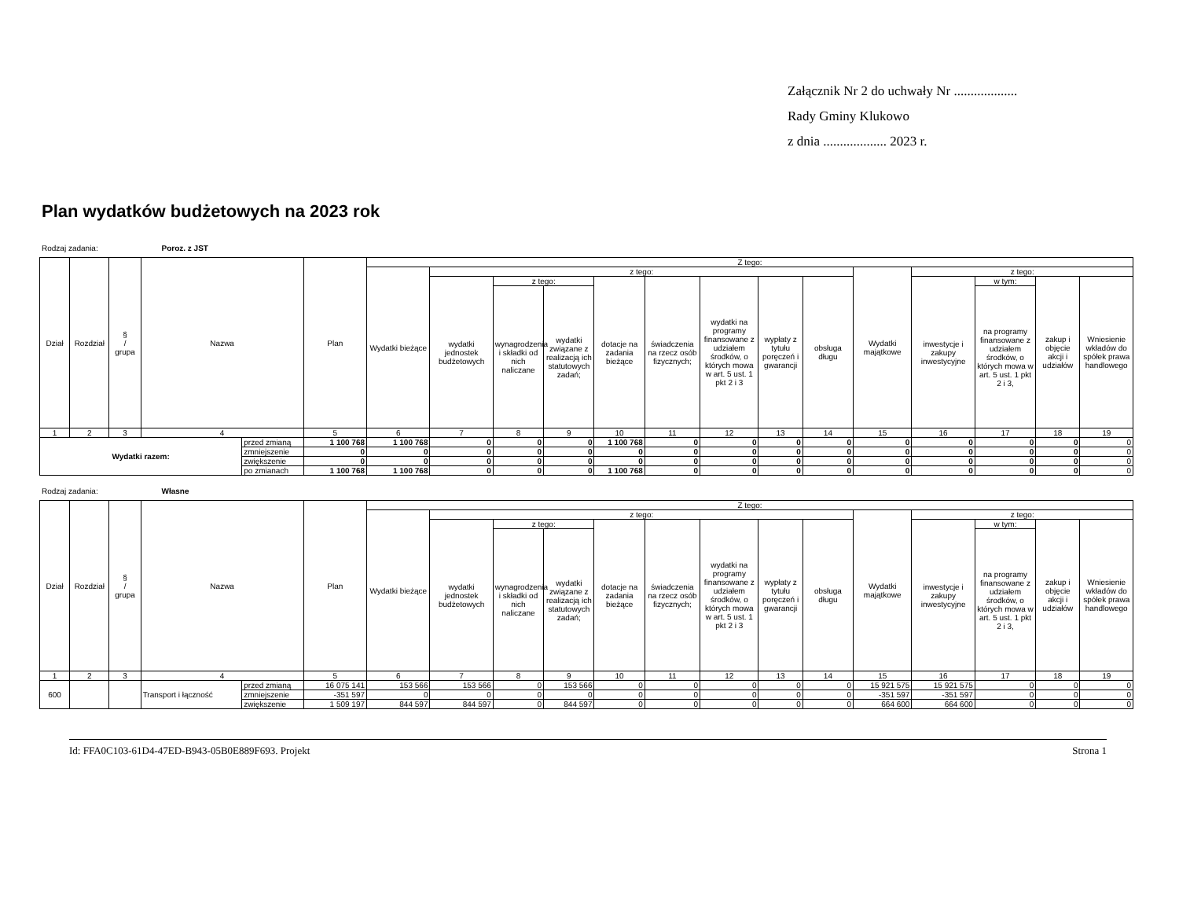Załącznik Nr 2 do uchwały Nr ...................
Rady Gminy Klukowo
z dnia ................... 2023 r.
Plan wydatków budżetowych na 2023 rok
Rodzaj zadania: Poroz. z JST
| Dział | Rozdział | § / grupa | Nazwa | | Plan | Z tego: | | | | | | | | | | | | | |
| --- | --- | --- | --- | --- | --- | --- | --- | --- | --- | --- | --- | --- | --- | --- | --- | --- | --- | --- | --- |
| | | | | | | Wydatki bieżące | z tego: | | | | | | | | Wydatki majątkowe | z tego: | | | |
| | | | | | | | wydatki jednostek budżetowych | z tego: | | dotacje na zadania bieżące | świadczenia na rzecz osób fizycznych; | wydatki na programy finansowane z udziałem środków, o których mowa w art. 5 ust. 1 pkt 2 i 3 | wypłaty z tytułu poręczeń i gwarancji | obsługa długu | | inwestycje i zakupy inwestycyjne | w tym: | zakup i objęcie akcji i udziałów | Wniesienie wkładów do spółek prawa handlowego |
| | | | | | | | | wynagrodzenia i składki od nich naliczane | wydatki związane z realizacją ich statutowych zadań; | | | | | | | | na programy finansowane z udziałem środków, o których mowa w art. 5 ust. 1 pkt 2 i 3, | | |
| 1 | 2 | 3 | 4 | | 5 | 6 | 7 | 8 | 9 | 10 | 11 | 12 | 13 | 14 | 15 | 16 | 17 | 18 | 19 |
| Wydatki razem: | | | | przed zmianą | 1 100 768 | 1 100 768 | 0 | 0 | 0 | 1 100 768 | 0 | 0 | 0 | 0 | 0 | 0 | 0 | 0 | 0 |
| | | | | zmniejszenie | 0 | 0 | 0 | 0 | 0 | 0 | 0 | 0 | 0 | 0 | 0 | 0 | 0 | 0 | 0 |
| | | | | zwiększenie | 0 | 0 | 0 | 0 | 0 | 0 | 0 | 0 | 0 | 0 | 0 | 0 | 0 | 0 | 0 |
| | | | | po zmianach | 1 100 768 | 1 100 768 | 0 | 0 | 0 | 1 100 768 | 0 | 0 | 0 | 0 | 0 | 0 | 0 | 0 | 0 |
Rodzaj zadania: Własne
| Dział | Rozdział | § / grupa | Nazwa | | Plan | Z tego: | | | | | | | | | | | | | |
| --- | --- | --- | --- | --- | --- | --- | --- | --- | --- | --- | --- | --- | --- | --- | --- | --- | --- | --- | --- |
| | | | | | | Wydatki bieżące | z tego: | | | | | | | | Wydatki majątkowe | z tego: | | | |
| | | | | | | | wydatki jednostek budżetowych | z tego: | | dotacje na zadania bieżące | świadczenia na rzecz osób fizycznych; | wydatki na programy finansowane z udziałem środków, o których mowa w art. 5 ust. 1 pkt 2 i 3 | wypłaty z tytułu poręczeń i gwarancji | obsługa długu | | inwestycje i zakupy inwestycyjne | w tym: | zakup i objęcie akcji i udziałów | Wniesienie wkładów do spółek prawa handlowego |
| | | | | | | | | wynagrodzenia i składki od nich naliczane | wydatki związane z realizacją ich statutowych zadań; | | | | | | | | na programy finansowane z udziałem środków, o których mowa w art. 5 ust. 1 pkt 2 i 3, | | |
| 1 | 2 | 3 | 4 | | 5 | 6 | 7 | 8 | 9 | 10 | 11 | 12 | 13 | 14 | 15 | 16 | 17 | 18 | 19 |
| 600 | | | Transport i łączność | przed zmianą | 16 075 141 | 153 566 | 153 566 | 0 | 153 566 | 0 | 0 | 0 | 0 | 0 | 15 921 575 | 15 921 575 | 0 | 0 | 0 |
| | | | | zmniejszenie | -351 597 | 0 | 0 | 0 | 0 | 0 | 0 | 0 | 0 | 0 | -351 597 | -351 597 | 0 | 0 | 0 |
| | | | | zwiększenie | 1 509 197 | 844 597 | 844 597 | 0 | 844 597 | 0 | 0 | 0 | 0 | 0 | 664 600 | 664 600 | 0 | 0 | 0 |
Id: FFA0C103-61D4-47ED-B943-05B0E889F693. Projekt Strona 1